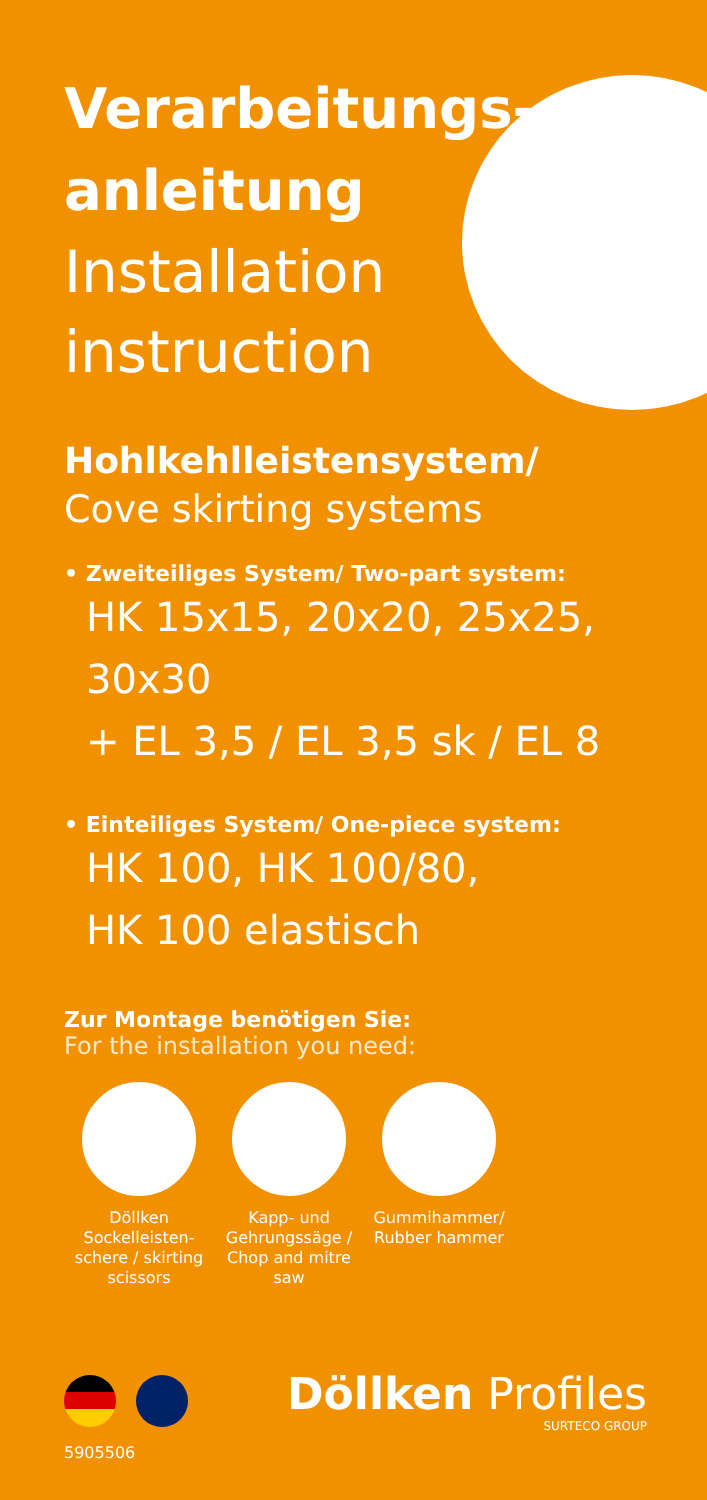Verarbeitungs-
anleitung
Installation
instruction
Hohlkehlleistensystem/
Cove skirting systems
• Zweiteiliges System/ Two-part system:
HK 15x15, 20x20, 25x25, 30x30
+ EL 3,5 / EL 3,5 sk / EL 8
• Einteiliges System/ One-piece system:
HK 100, HK 100/80,
HK 100 elastisch
Zur Montage benötigen Sie:
For the installation you need:
Döllken Sockelleisten-schere / skirting scissors
Kapp- und Gehrungssäge / Chop and mitre saw
Gummihammer/ Rubber hammer
Döllken Profiles
SURTECO GROUP
5905506